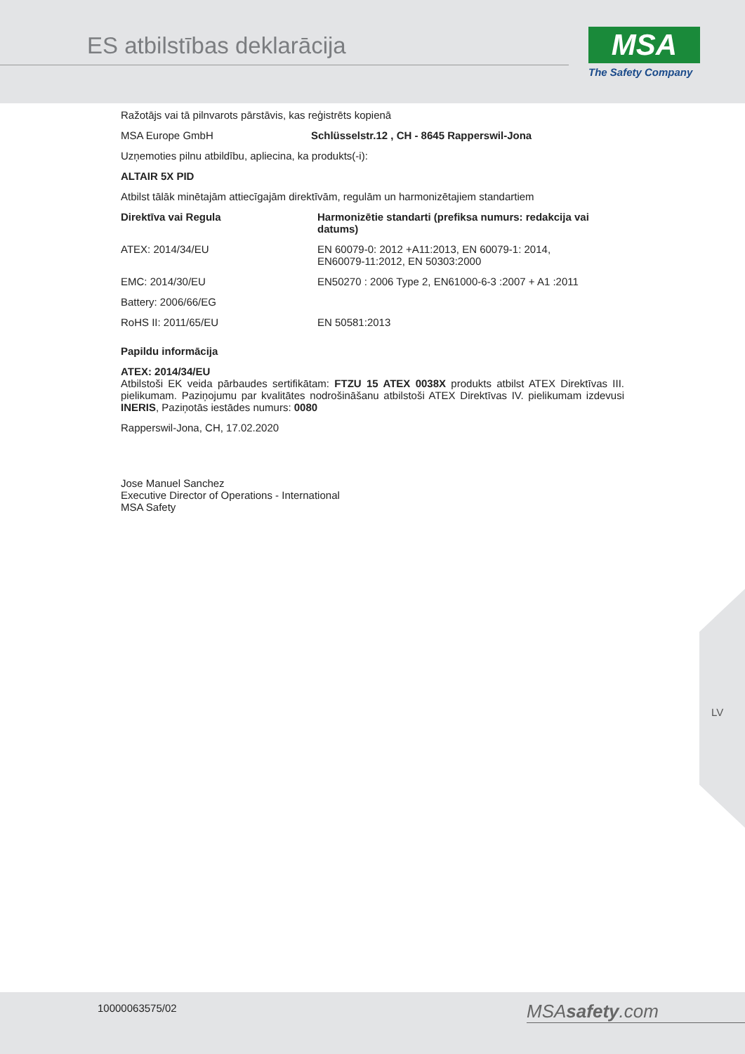ES atbilstības deklarācija
MSA
The Safety Company
Ražotājs vai tā pilnvarots pārstāvis, kas reģistrēts kopienā
MSA Europe GmbH Schlüsselstr.12 , CH - 8645 Rapperswil-Jona
Uzņemoties pilnu atbildību, apliecina, ka produkts(-i):
ALTAIR 5X PID
Atbilst tālāk minētajām attiecīgajām direktīvām, regulām un harmonizētajiem standartiem
| Direktīva vai Regula | Harmonizētie standarti (prefiksa numurs: redakcija vai datums) |
| --- | --- |
| ATEX: 2014/34/EU | EN 60079-0: 2012 +A11:2013, EN 60079-1: 2014, EN60079-11:2012, EN 50303:2000 |
| EMC: 2014/30/EU | EN50270 : 2006 Type 2, EN61000-6-3 :2007 + A1 :2011 |
| Battery: 2006/66/EG | |
| RoHS II: 2011/65/EU | EN 50581:2013 |
Papildu informācija
ATEX: 2014/34/EU
Atbilstoši EK veida pārbaudes sertifikātam: FTZU 15 ATEX 0038X produkts atbilst ATEX Direktīvas III. pielikumam. Paziņojumu par kvalitātes nodrošināšanu atbilstoši ATEX Direktīvas IV. pielikumam izdevusi INERIS, Paziņotās iestādes numurs: 0080
Rapperswil-Jona, CH, 17.02.2020
Jose Manuel Sanchez
Executive Director of Operations - International
MSA Safety
LV
10000063575/02 MSAsafety.com